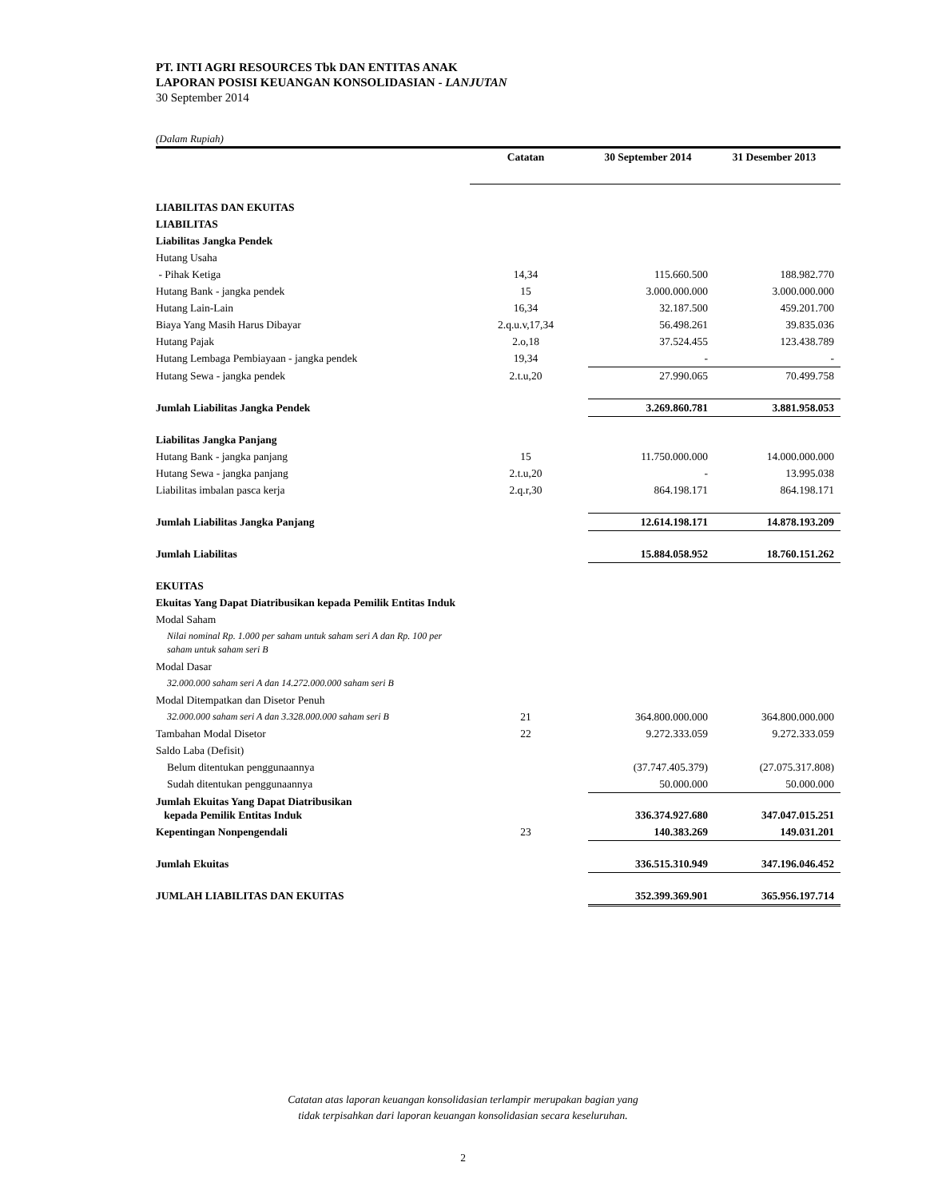PT. INTI AGRI RESOURCES Tbk DAN ENTITAS ANAK
LAPORAN POSISI KEUANGAN KONSOLIDASIAN - LANJUTAN
30 September 2014
(Dalam Rupiah)
| | Catatan | 30 September 2014 | 31 Desember 2013 |
| --- | --- | --- | --- |
| LIABILITAS DAN EKUITAS | | | |
| LIABILITAS | | | |
| Liabilitas Jangka Pendek | | | |
| Hutang Usaha | | | |
| - Pihak Ketiga | 14,34 | 115.660.500 | 188.982.770 |
| Hutang Bank - jangka pendek | 15 | 3.000.000.000 | 3.000.000.000 |
| Hutang Lain-Lain | 16,34 | 32.187.500 | 459.201.700 |
| Biaya Yang Masih Harus Dibayar | 2.q.u.v,17,34 | 56.498.261 | 39.835.036 |
| Hutang Pajak | 2.o,18 | 37.524.455 | 123.438.789 |
| Hutang Lembaga Pembiayaan - jangka pendek | 19,34 | - | - |
| Hutang Sewa - jangka pendek | 2.t.u,20 | 27.990.065 | 70.499.758 |
| Jumlah Liabilitas Jangka Pendek | | 3.269.860.781 | 3.881.958.053 |
| Liabilitas Jangka Panjang | | | |
| Hutang Bank - jangka panjang | 15 | 11.750.000.000 | 14.000.000.000 |
| Hutang Sewa - jangka panjang | 2.t.u,20 | - | 13.995.038 |
| Liabilitas imbalan pasca kerja | 2.q.r,30 | 864.198.171 | 864.198.171 |
| Jumlah Liabilitas Jangka Panjang | | 12.614.198.171 | 14.878.193.209 |
| Jumlah Liabilitas | | 15.884.058.952 | 18.760.151.262 |
| EKUITAS | | | |
| Ekuitas Yang Dapat Diatribusikan kepada Pemilik Entitas Induk | | | |
| Modal Saham | | | |
| Nilai nominal Rp. 1.000 per saham untuk saham seri A dan Rp. 100 per saham untuk saham seri B | | | |
| Modal Dasar | | | |
| 32.000.000 saham seri A dan 14.272.000.000 saham seri B | | | |
| Modal Ditempatkan dan Disetor Penuh | | | |
| 32.000.000 saham seri A dan 3.328.000.000 saham seri B | 21 | 364.800.000.000 | 364.800.000.000 |
| Tambahan Modal Disetor | 22 | 9.272.333.059 | 9.272.333.059 |
| Saldo Laba (Defisit) | | | |
| Belum ditentukan penggunaannya | | (37.747.405.379) | (27.075.317.808) |
| Sudah ditentukan penggunaannya | | 50.000.000 | 50.000.000 |
| Jumlah Ekuitas Yang Dapat Diatribusikan kepada Pemilik Entitas Induk | | 336.374.927.680 | 347.047.015.251 |
| Kepentingan Nonpengendali | 23 | 140.383.269 | 149.031.201 |
| Jumlah Ekuitas | | 336.515.310.949 | 347.196.046.452 |
| JUMLAH LIABILITAS DAN EKUITAS | | 352.399.369.901 | 365.956.197.714 |
Catatan atas laporan keuangan konsolidasian terlampir merupakan bagian yang
tidak terpisahkan dari laporan keuangan konsolidasian secara keseluruhan.
2